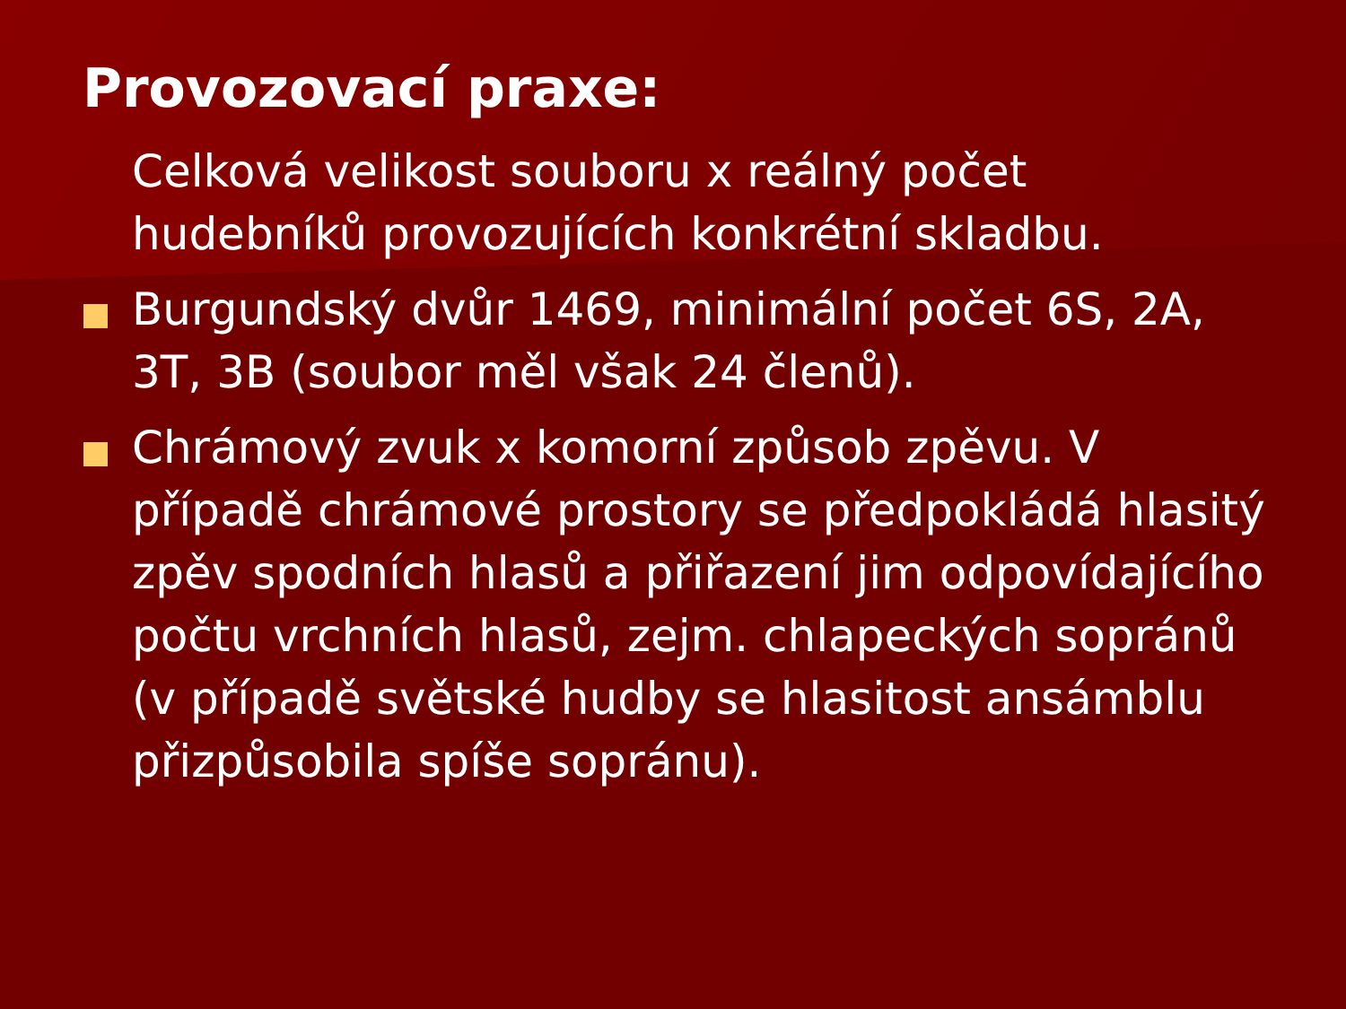Provozovací praxe:
Celková velikost souboru x reálný počet hudebníků provozujících konkrétní skladbu.
Burgundský dvůr 1469, minimální počet 6S, 2A, 3T, 3B (soubor měl však 24 členů).
Chrámový zvuk x komorní způsob zpěvu. V případě chrámové prostory se předpokládá hlasitý zpěv spodních hlasů a přiřazení jim odpovídajícího počtu vrchních hlasů, zejm. chlapeckých sopránů (v případě světské hudby se hlasitost ansámblu přizpůsobila spíše sopránu).